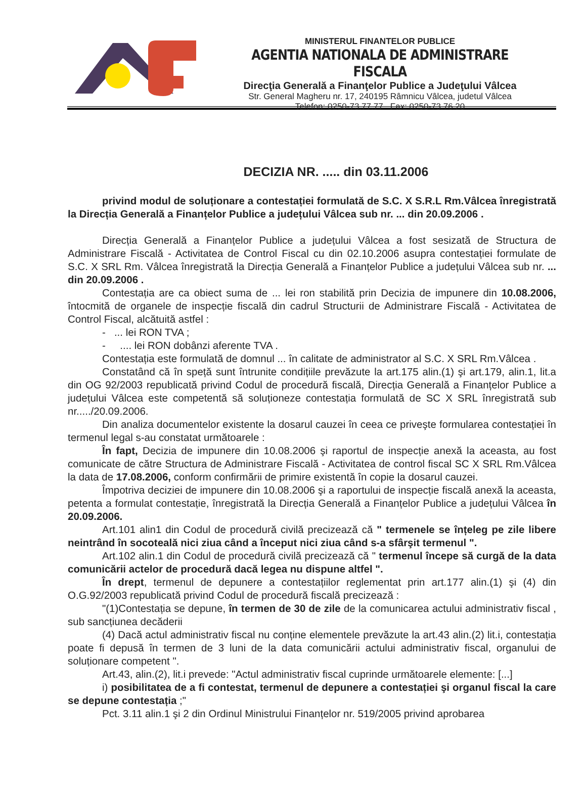MINISTERUL FINANTELOR PUBLICE
AGENTIA NATIONALA DE ADMINISTRARE FISCALA
Direcţia Generală a Finanţelor Publice a Judeţului Vâlcea
Str. General Magheru nr. 17, 240195 Râmnicu Vâlcea, judetul Vâlcea
Telefon: 0250-73.77.77 Fax: 0250-73.76.20
DECIZIA NR. ..... din 03.11.2006
privind modul de soluționare a contestației formulată de S.C. X S.R.L Rm.Vâlcea înregistrată la Direcția Generală a Finanțelor Publice a județului Vâlcea sub nr. ... din 20.09.2006 .
Direcția Generală a Finanțelor Publice a județului Vâlcea a fost sesizată de Structura de Administrare Fiscală - Activitatea de Control Fiscal cu din 02.10.2006 asupra contestației formulate de S.C. X SRL Rm. Vâlcea înregistrată la Direcția Generală a Finanțelor Publice a județului Vâlcea sub nr. ... din 20.09.2006 .
Contestația are ca obiect suma de ... lei ron stabilită prin Decizia de impunere din 10.08.2006, întocmită de organele de inspecție fiscală din cadrul Structurii de Administrare Fiscală - Activitatea de Control Fiscal, alcătuită astfel :
- ... lei RON TVA ;
- .... lei RON dobânzi aferente TVA .
Contestația este formulată de domnul ... în calitate de administrator al S.C. X SRL Rm.Vâlcea .
Constatând că în speță sunt întrunite condițiile prevăzute la art.175 alin.(1) şi art.179, alin.1, lit.a din OG 92/2003 republicată privind Codul de procedură fiscală, Direcția Generală a Finanțelor Publice a județului Vâlcea este competentă să soluționeze contestația formulată de SC X SRL înregistrată sub nr...../20.09.2006.
Din analiza documentelor existente la dosarul cauzei în ceea ce priveşte formularea contestației în termenul legal s-au constatat următoarele :
În fapt, Decizia de impunere din 10.08.2006 şi raportul de inspecție anexă la aceasta, au fost comunicate de către Structura de Administrare Fiscală - Activitatea de control fiscal SC X SRL Rm.Vâlcea la data de 17.08.2006, conform confirmării de primire existentă în copie la dosarul cauzei.
Împotriva deciziei de impunere din 10.08.2006 şi a raportului de inspecție fiscală anexă la aceasta, petenta a formulat contestație, înregistrată la Direcția Generală a Finanțelor Publice a județului Vâlcea în 20.09.2006.
Art.101 alin1 din Codul de procedură civilă precizează că " termenele se înțeleg pe zile libere neintrând în socoteală nici ziua când a început nici ziua când s-a sfârşit termenul ".
Art.102 alin.1 din Codul de procedură civilă precizează că " termenul începe să curgă de la data comunicării actelor de procedură dacă legea nu dispune altfel ".
În drept, termenul de depunere a contestațiilor reglementat prin art.177 alin.(1) şi (4) din O.G.92/2003 republicată privind Codul de procedură fiscală precizează :
"(1)Contestația se depune, în termen de 30 de zile de la comunicarea actului administrativ fiscal , sub sancțiunea decăderii
(4) Dacă actul administrativ fiscal nu conține elementele prevăzute la art.43 alin.(2) lit.i, contestația poate fi depusă în termen de 3 luni de la data comunicării actului administrativ fiscal, organului de soluționare competent ".
Art.43, alin.(2), lit.i prevede: "Actul administrativ fiscal cuprinde următoarele elemente: [...]
i) posibilitatea de a fi contestat, termenul de depunere a contestației şi organul fiscal la care se depune contestația ;"
Pct. 3.11 alin.1 şi 2 din Ordinul Ministrului Finanțelor nr. 519/2005 privind aprobarea